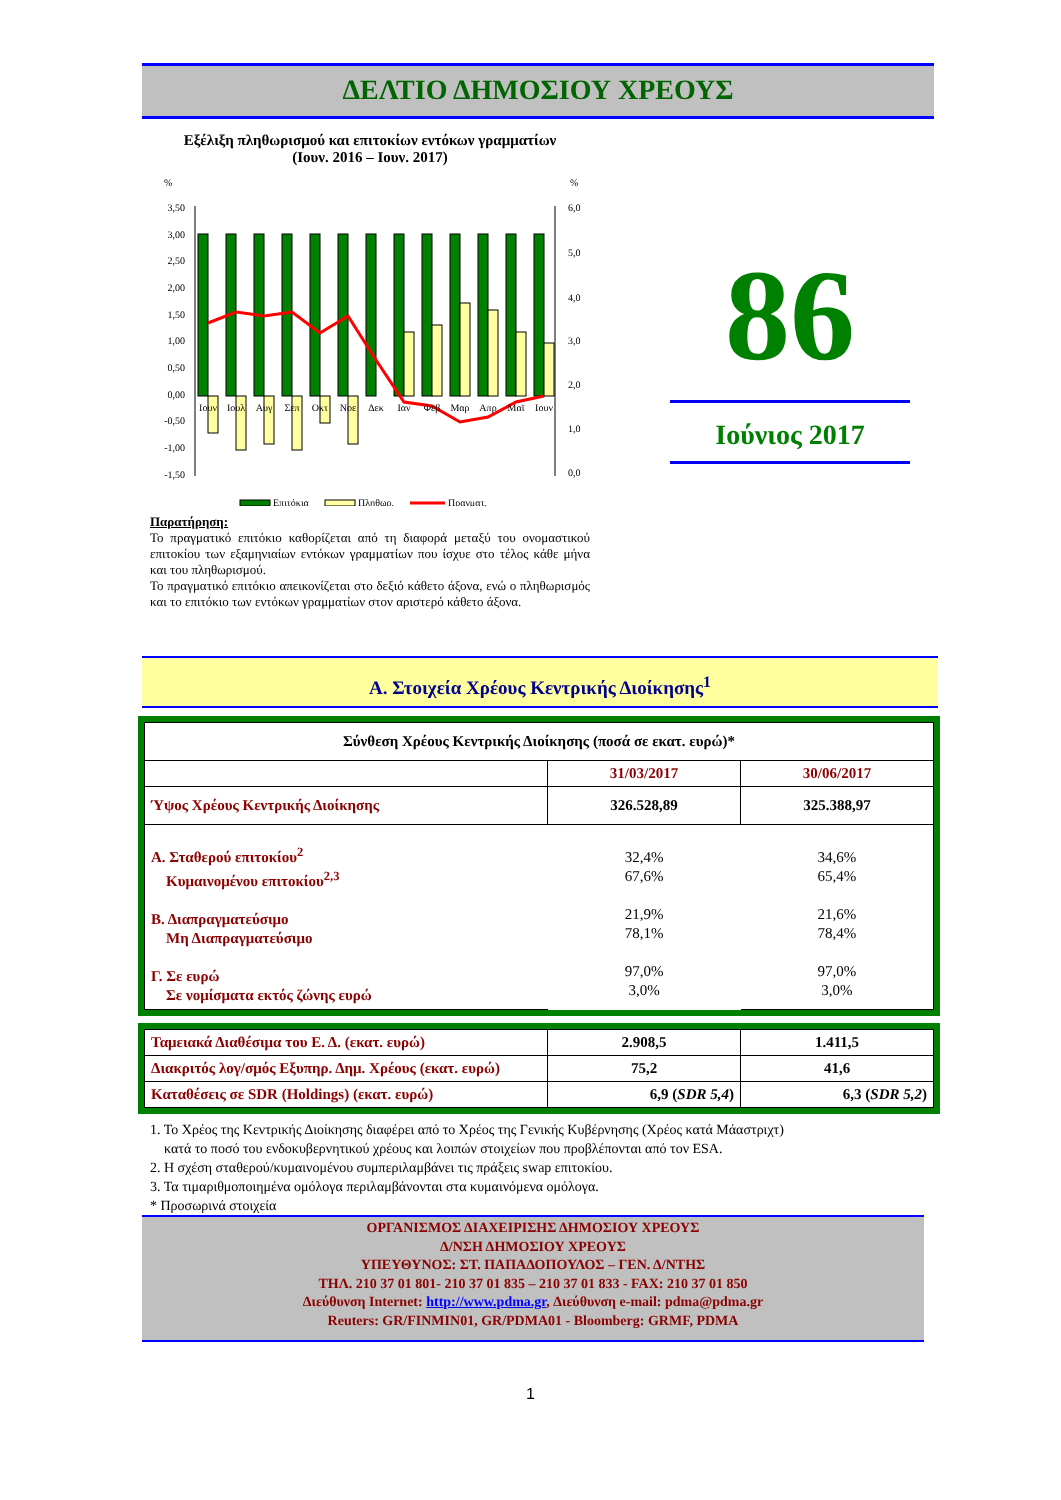ΔΕΛΤΙΟ ΔΗΜΟΣΙΟΥ ΧΡΕΟΥΣ
Εξέλιξη πληθωρισμού και επιτοκίων εντόκων γραμματίων
(Ιουν. 2016 – Ιουν. 2017)
%
%
3,50
3,00
2,50
2,00
1,50
1,00
0,50
0,00
-0,50
-1,00
-1,50
6,0
5,0
4,0
3,0
2,0
1,0
0,0
Ιουν
Ιουλ
Αυγ
Σεπ
Οκτ
Νοε
Δεκ
Ιαν
Φεβ
Μαρ
Απρ
Μαϊ
Ιουν
Επιτόκια
Πληθωρ.
Πραγματ.
Παρατήρηση:
Το πραγματικό επιτόκιο καθορίζεται από τη διαφορά μεταξύ του ονομαστικού επιτοκίου των εξαμηνιαίων εντόκων γραμματίων που ίσχυε στο τέλος κάθε μήνα και του πληθωρισμού.
Το πραγματικό επιτόκιο απεικονίζεται στο δεξιό κάθετο άξονα, ενώ ο πληθωρισμός και το επιτόκιο των εντόκων γραμματίων στον αριστερό κάθετο άξονα.
86
Ιούνιος 2017
Α. Στοιχεία Χρέους Κεντρικής Διοίκησης<sup>1</sup>
| Σύνθεση Χρέους Κεντρικής Διοίκησης (ποσά σε εκατ. ευρώ)* | | |
| --- | --- | --- |
| | 31/03/2017 | 30/06/2017 |
| Ύψος Χρέους Κεντρικής Διοίκησης | 326.528,89 | 325.388,97 |
| Α. Σταθερού επιτοκίου<sup>2</sup> Κυμαινομένου επιτοκίου<sup>2,3</sup> Β. Διαπραγματεύσιμο Μη Διαπραγματεύσιμο Γ. Σε ευρώ Σε νομίσματα εκτός ζώνης ευρώ | 32,4% 67,6% 21,9% 78,1% 97,0% 3,0% | 34,6% 65,4% 21,6% 78,4% 97,0% 3,0% |
| Ταμειακά Διαθέσιμα του Ε. Δ. (εκατ. ευρώ) | 2.908,5 | 1.411,5 |
| Διακριτός λογ/σμός Εξυπηρ. Δημ. Χρέους (εκατ. ευρώ) | 75,2 | 41,6 |
| Καταθέσεις σε SDR (Holdings) (εκατ. ευρώ) | 6,9 ( SDR 5,4 ) | 6,3 ( SDR 5,2 ) |
1. Το Χρέος της Κεντρικής Διοίκησης διαφέρει από το Χρέος της Γενικής Κυβέρνησης (Χρέος κατά Μάαστριχτ)
κατά το ποσό του ενδοκυβερνητικού χρέους και λοιπών στοιχείων που προβλέπονται από τον ESA.
2. Η σχέση σταθερού/κυμαινομένου συμπεριλαμβάνει τις πράξεις swap επιτοκίου.
3. Τα τιμαριθμοποιημένα ομόλογα περιλαμβάνονται στα κυμαινόμενα ομόλογα.
* Προσωρινά στοιχεία
ΟΡΓΑΝΙΣΜΟΣ ΔΙΑΧΕΙΡΙΣΗΣ ΔΗΜΟΣΙΟΥ ΧΡΕΟΥΣ
Δ/ΝΣΗ ΔΗΜΟΣΙΟΥ ΧΡΕΟΥΣ
ΥΠΕΥΘΥΝΟΣ: ΣΤ. ΠΑΠΑΔΟΠΟΥΛΟΣ – ΓΕΝ. Δ/ΝΤΗΣ
ΤΗΛ. 210 37 01 801- 210 37 01 835 – 210 37 01 833 - FAX: 210 37 01 850
Διεύθυνση Internet: http://www.pdma.gr, Διεύθυνση e-mail: pdma@pdma.gr
Reuters: GR/FINMIN01, GR/PDMA01 - Bloomberg: GRMF, PDMA
1